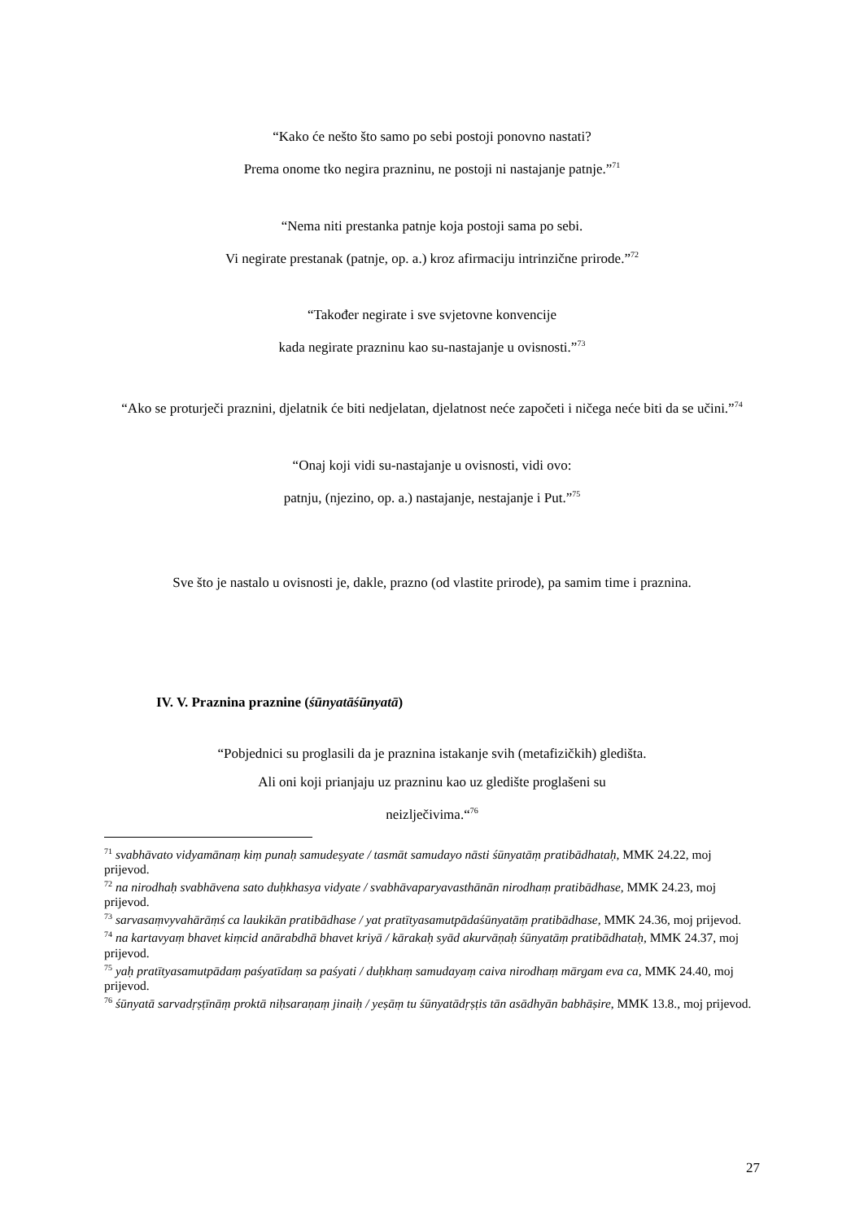“Kako će nešto što samo po sebi postoji ponovno nastati?
Prema onome tko negira prazninu, ne postoji ni nastajanje patnje.”<sup>71</sup>
“Nema niti prestanka patnje koja postoji sama po sebi.
Vi negirate prestanak (patnje, op. a.) kroz afirmaciju intrinzične prirode.”<sup>72</sup>
“Također negirate i sve svjetovne konvencije
kada negirate prazninu kao su-nastajanje u ovisnosti.”<sup>73</sup>
“Ako se proturječi praznini, djelatnik će biti nedjelatan, djelatnost neće započeti i ničega neće biti da se učini.”<sup>74</sup>
“Onaj koji vidi su-nastajanje u ovisnosti, vidi ovo:
patnju, (njezino, op. a.) nastajanje, nestajanje i Put.”<sup>75</sup>
Sve što je nastalo u ovisnosti je, dakle, prazno (od vlastite prirode), pa samim time i praznina.
IV. V. Praznina praznine (śūnyatāśūnyatā)
“Pobjednici su proglasili da je praznina istakanje svih (metafizičkih) gledišta.
Ali oni koji prianjaju uz prazninu kao uz gledište proglašeni su
neizlječivima.“<sup>76</sup>
<sup>71</sup> svabhāvato vidyamānaṃ kiṃ punaḥ samudeṣyate / tasmāt samudayo nāsti śūnyatāṃ pratibādhataḥ, MMK 24.22, moj prijevod.
<sup>72</sup> na nirodhaḥ svabhāvena sato duḥkhasya vidyate / svabhāvaparyavasthānān nirodhaṃ pratibādhase, MMK 24.23, moj prijevod.
<sup>73</sup> sarvasaṃvyvahārāṃś ca laukikān pratibādhase / yat pratītyasamutpādaśūnyatāṃ pratibādhase, MMK 24.36, moj prijevod.
<sup>74</sup> na kartavyaṃ bhavet kiṃcid anārabdhā bhavet kriyā / kārakaḥ syād akurvāṇaḥ śūnyatāṃ pratibādhataḥ, MMK 24.37, moj prijevod.
<sup>75</sup> yaḥ pratītyasamutpādaṃ paśyatīdaṃ sa paśyati / duḥkhaṃ samudayaṃ caiva nirodhaṃ mārgam eva ca, MMK 24.40, moj prijevod.
<sup>76</sup> śūnyatā sarvadṛṣṭīnāṃ proktā niḥsaraṇaṃ jinaiḥ / yeṣāṃ tu śūnyatādṛṣṭis tān asādhyān babhāṣire, MMK 13.8., moj prijevod.
27